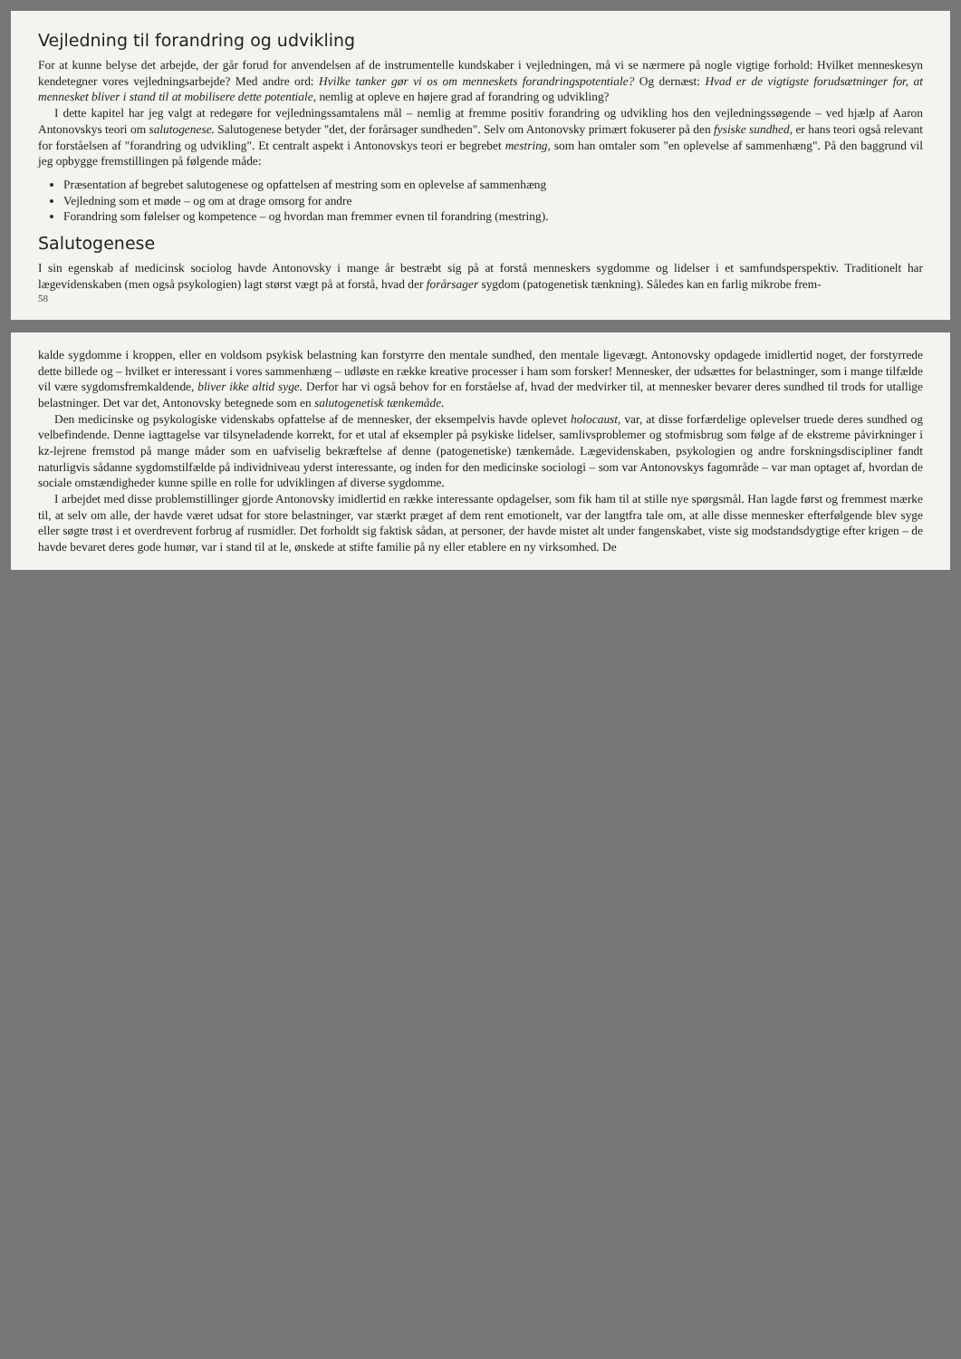Vejledning til forandring og udvikling
For at kunne belyse det arbejde, der går forud for anvendelsen af de instrumentelle kundskaber i vejledningen, må vi se nærmere på nogle vigtige forhold: Hvilket menneskesyn kendetegner vores vejledningsarbejde? Med andre ord: Hvilke tanker gør vi os om menneskets forandringspotentiale? Og dernæst: Hvad er de vigtigste forudsætninger for, at mennesket bliver i stand til at mobilisere dette potentiale, nemlig at opleve en højere grad af forandring og udvikling?
I dette kapitel har jeg valgt at redegøre for vejledningssamtalens mål – nemlig at fremme positiv forandring og udvikling hos den vejledningssøgende – ved hjælp af Aaron Antonovskys teori om salutogenese. Salutogenese betyder "det, der forårsager sundheden". Selv om Antonovsky primært fokuserer på den fysiske sundhed, er hans teori også relevant for forståelsen af "forandring og udvikling". Et centralt aspekt i Antonovskys teori er begrebet mestring, som han omtaler som "en oplevelse af sammenhæng". På den baggrund vil jeg opbygge fremstillingen på følgende måde:
Præsentation af begrebet salutogenese og opfattelsen af mestring som en oplevelse af sammenhæng
Vejledning som et møde – og om at drage omsorg for andre
Forandring som følelser og kompetence – og hvordan man fremmer evnen til forandring (mestring).
Salutogenese
I sin egenskab af medicinsk sociolog havde Antonovsky i mange år bestræbt sig på at forstå menneskers sygdomme og lidelser i et samfundsperspektiv. Traditionelt har lægevidenskaben (men også psykologien) lagt størst vægt på at forstå, hvad der forårsager sygdom (patogenetisk tænkning). Således kan en farlig mikrobe frem-
58
kalde sygdomme i kroppen, eller en voldsom psykisk belastning kan forstyrre den mentale sundhed, den mentale ligevægt. Antonovsky opdagede imidlertid noget, der forstyrrede dette billede og – hvilket er interessant i vores sammenhæng – udløste en række kreative processer i ham som forsker! Mennesker, der udsættes for belastninger, som i mange tilfælde vil være sygdomsfremkaldende, bliver ikke altid syge. Derfor har vi også behov for en forståelse af, hvad der medvirker til, at mennesker bevarer deres sundhed til trods for utallige belastninger. Det var det, Antonovsky betegnede som en salutogenetisk tænkemåde.
Den medicinske og psykologiske videnskabs opfattelse af de mennesker, der eksempelvis havde oplevet holocaust, var, at disse forfærdelige oplevelser truede deres sundhed og velbefindende. Denne iagttagelse var tilsyneladende korrekt, for et utal af eksempler på psykiske lidelser, samlivsproblemer og stofmisbrug som følge af de ekstreme påvirkninger i kz-lejrene fremstod på mange måder som en uafviselig bekræftelse af denne (patogenetiske) tænkemåde. Lægevidenskaben, psykologien og andre forskningsdiscipliner fandt naturligvis sådanne sygdomstilfælde på individniveau yderst interessante, og inden for den medicinske sociologi – som var Antonovskys fagområde – var man optaget af, hvordan de sociale omstændigheder kunne spille en rolle for udviklingen af diverse sygdomme.
I arbejdet med disse problemstillinger gjorde Antonovsky imidlertid en række interessante opdagelser, som fik ham til at stille nye spørgsmål. Han lagde først og fremmest mærke til, at selv om alle, der havde været udsat for store belastninger, var stærkt præget af dem rent emotionelt, var der langtfra tale om, at alle disse mennesker efterfølgende blev syge eller søgte trøst i et overdrevent forbrug af rusmidler. Det forholdt sig faktisk sådan, at personer, der havde mistet alt under fangenskabet, viste sig modstandsdygtige efter krigen – de havde bevaret deres gode humør, var i stand til at le, ønskede at stifte familie på ny eller etablere en ny virksomhed. De